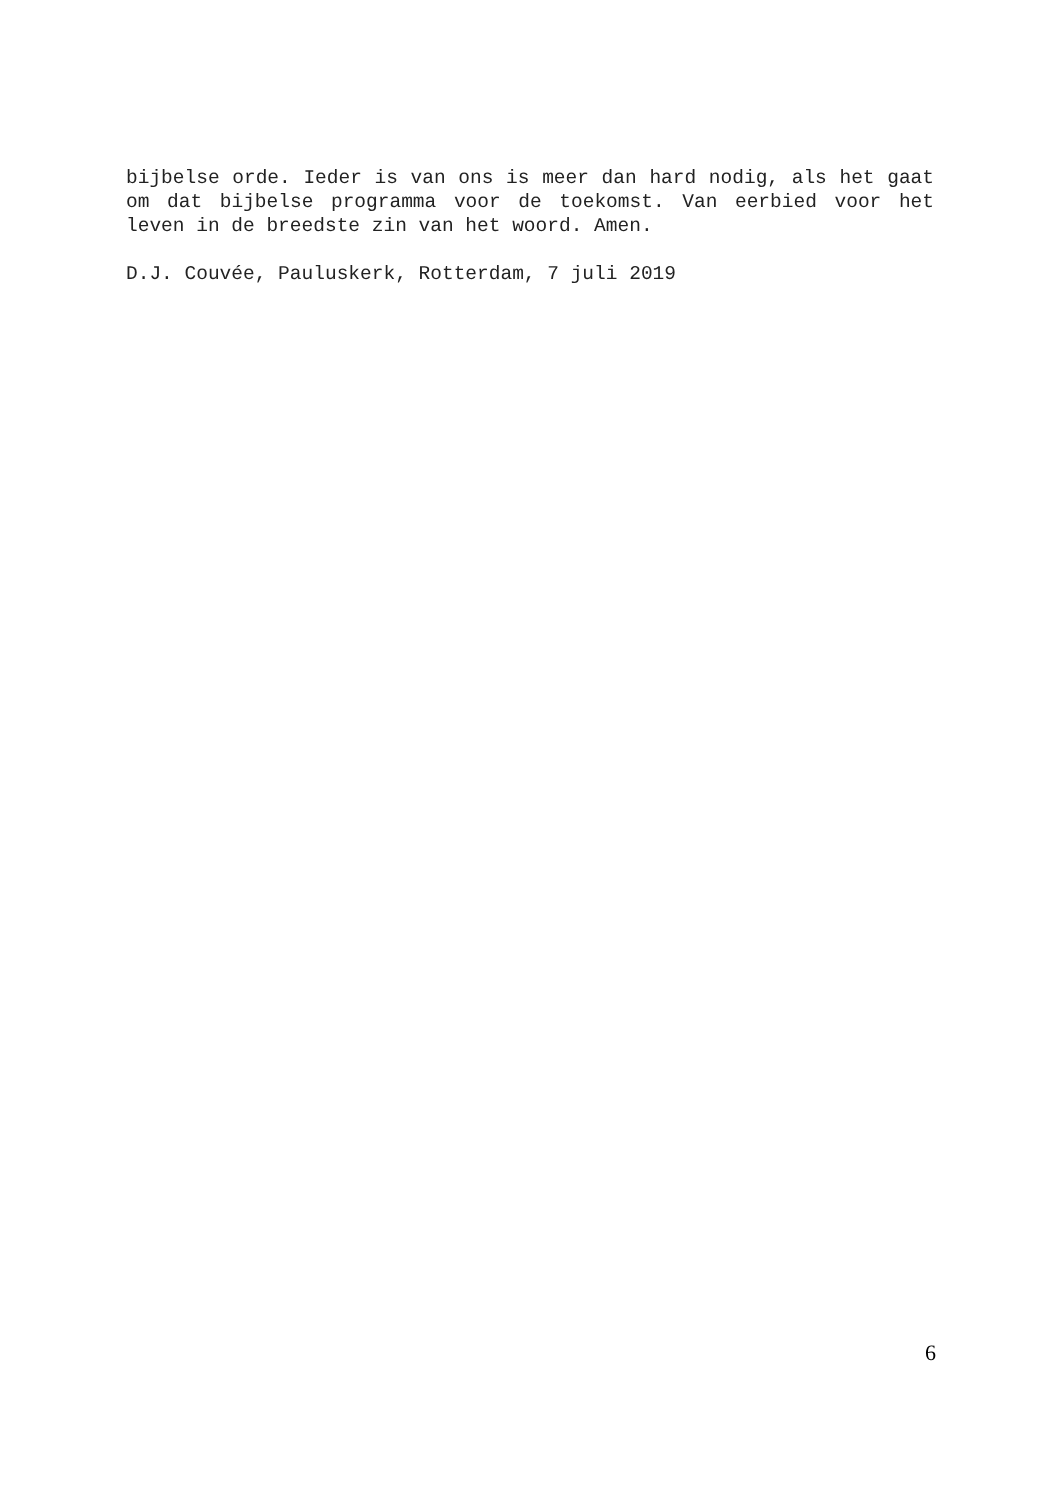bijbelse orde. Ieder is van ons is meer dan hard nodig, als het gaat om dat bijbelse programma voor de toekomst. Van eerbied voor het leven in de breedste zin van het woord. Amen.
D.J. Couvée, Pauluskerk, Rotterdam, 7 juli 2019
6